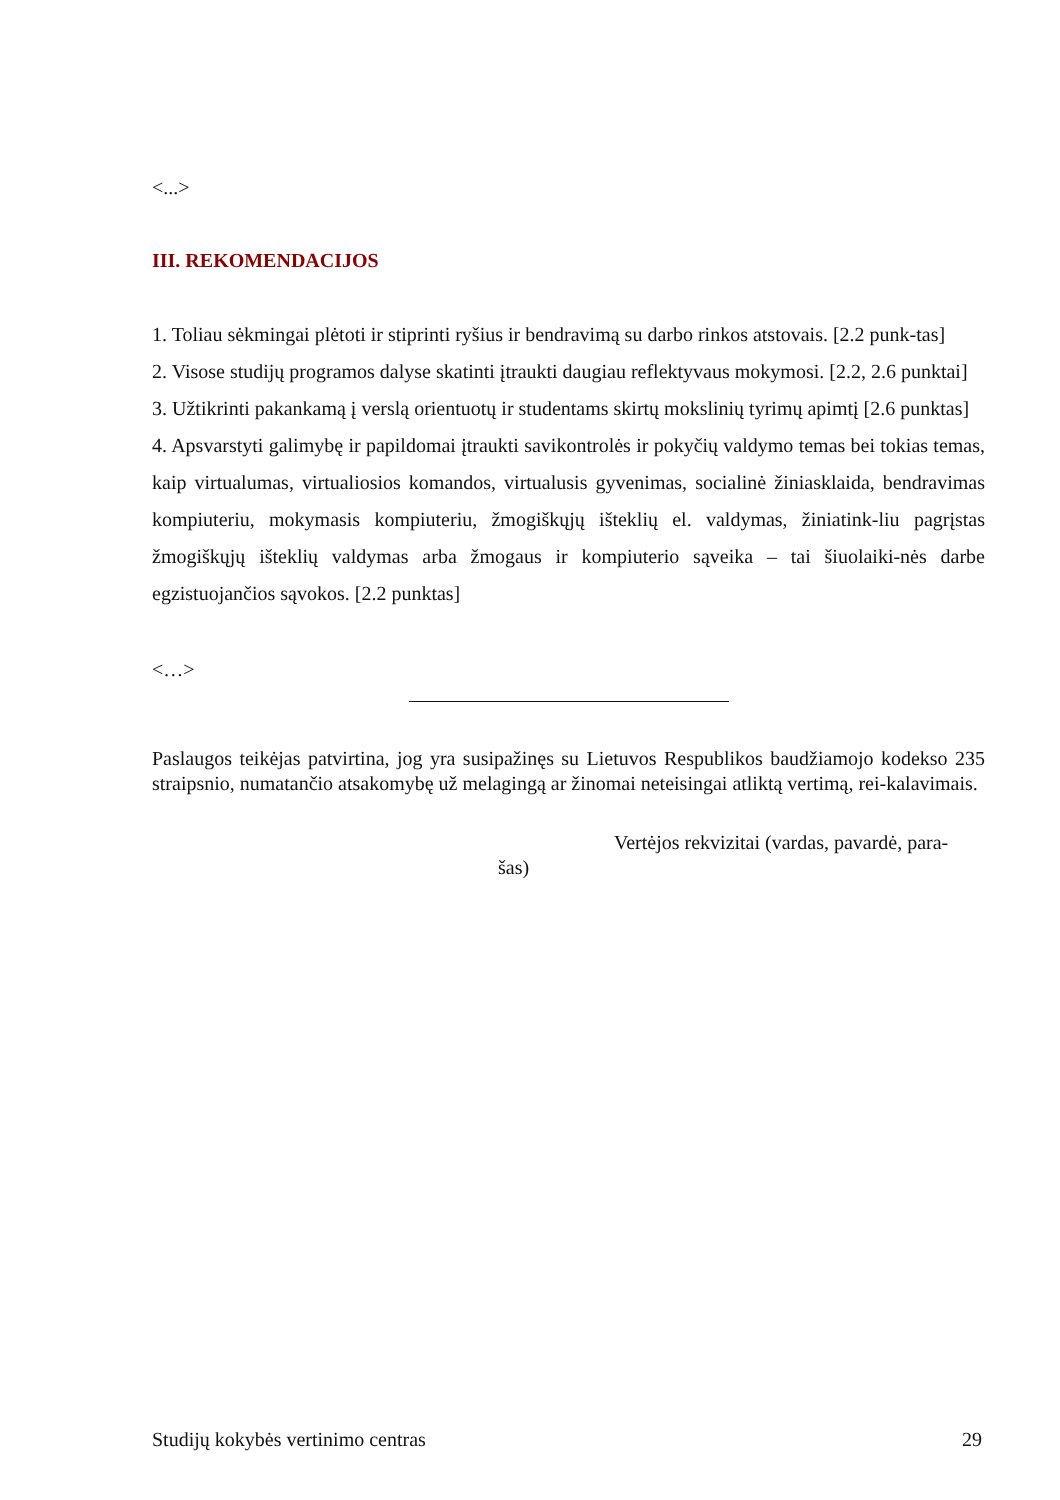<...>
III. REKOMENDACIJOS
1. Toliau sėkmingai plėtoti ir stiprinti ryšius ir bendravimą su darbo rinkos atstovais. [2.2 punk-tas]
2. Visose studijų programos dalyse skatinti įtraukti daugiau reflektyvaus mokymosi. [2.2, 2.6 punktai]
3. Užtikrinti pakankamą į verslą orientuotų ir studentams skirtų mokslinių tyrimų apimtį [2.6 punktas]
4. Apsvarstyti galimybę ir papildomai įtraukti savikontrolės ir pokyčių valdymo temas bei tokias temas, kaip virtualumas, virtualiosios komandos, virtualusis gyvenimas, socialinė žiniasklaida, bendravimas kompiuteriu, mokymasis kompiuteriu, žmogiškųjų išteklių el. valdymas, žiniatink-liu pagrįstas žmogiškųjų išteklių valdymas arba žmogaus ir kompiuterio sąveika – tai šiuolaiki-nės darbe egzistuojančios sąvokos. [2.2 punktas]
<…>
Paslaugos teikėjas patvirtina, jog yra susipažinęs su Lietuvos Respublikos baudžiamojo kodekso 235 straipsnio, numatančio atsakomybę už melagingą ar žinomai neteisingai atliktą vertimą, rei-kalavimais.
Vertėjos rekvizitai (vardas, pavardė, para-
šas)
Studijų kokybės vertinimo centras 29